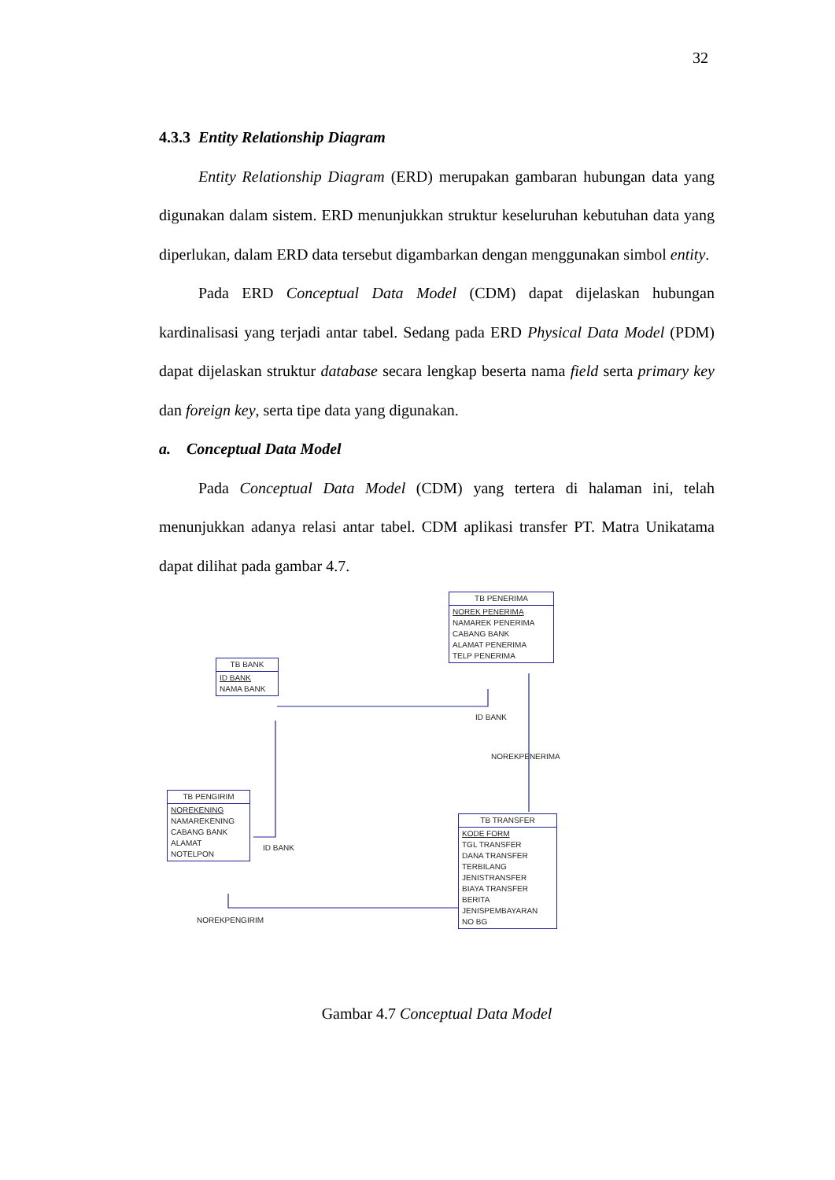32
4.3.3 Entity Relationship Diagram
Entity Relationship Diagram (ERD) merupakan gambaran hubungan data yang digunakan dalam sistem. ERD menunjukkan struktur keseluruhan kebutuhan data yang diperlukan, dalam ERD data tersebut digambarkan dengan menggunakan simbol entity.
Pada ERD Conceptual Data Model (CDM) dapat dijelaskan hubungan kardinalisasi yang terjadi antar tabel. Sedang pada ERD Physical Data Model (PDM) dapat dijelaskan struktur database secara lengkap beserta nama field serta primary key dan foreign key, serta tipe data yang digunakan.
a. Conceptual Data Model
Pada Conceptual Data Model (CDM) yang tertera di halaman ini, telah menunjukkan adanya relasi antar tabel. CDM aplikasi transfer PT. Matra Unikatama dapat dilihat pada gambar 4.7.
TB BANK
ID BANK
NAMA BANK
TB PENERIMA
NOREK PENERIMA
NAMAREK PENERIMA
CABANG BANK
ALAMAT PENERIMA
TELP PENERIMA
ID BANK
NOREKPENERIMA
TB PENGIRIM
NOREKENING
NAMAREKENING
CABANG BANK
ALAMAT
NOTELPON
ID BANK
TB TRANSFER
KODE FORM
TGL TRANSFER
DANA TRANSFER
TERBILANG
JENISTRANSFER
BIAYA TRANSFER
BERITA
JENISPEMBAYARAN
NO BG
NOREKPENGIRIM
Gambar 4.7 Conceptual Data Model